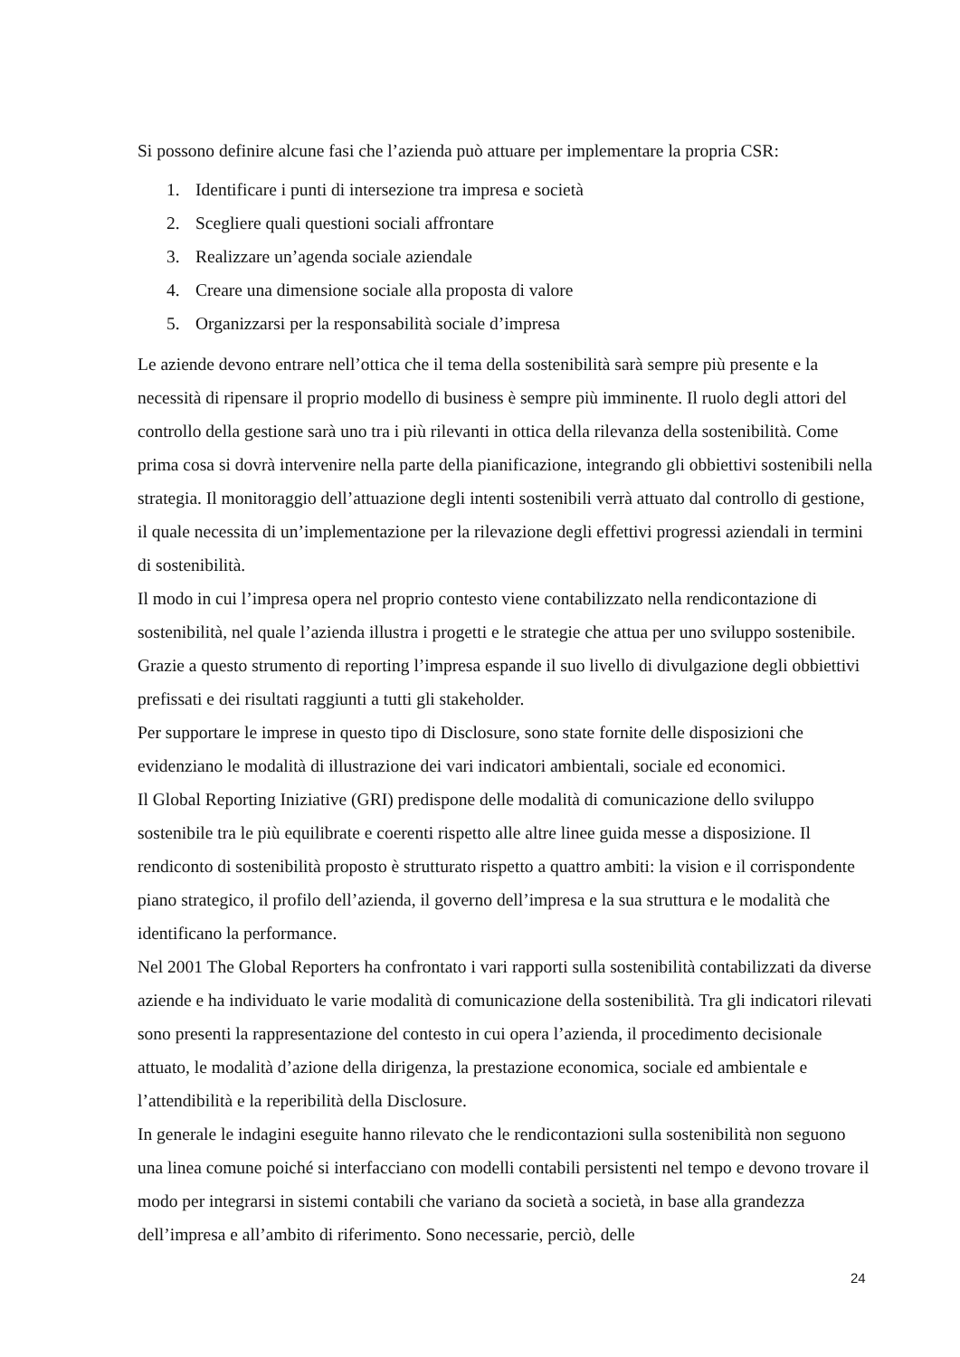Si possono definire alcune fasi che l’azienda può attuare per implementare la propria CSR:
1. Identificare i punti di intersezione tra impresa e società
2. Scegliere quali questioni sociali affrontare
3. Realizzare un’agenda sociale aziendale
4. Creare una dimensione sociale alla proposta di valore
5. Organizzarsi per la responsabilità sociale d’impresa
Le aziende devono entrare nell’ottica che il tema della sostenibilità sarà sempre più presente e la necessità di ripensare il proprio modello di business è sempre più imminente. Il ruolo degli attori del controllo della gestione sarà uno tra i più rilevanti in ottica della rilevanza della sostenibilità. Come prima cosa si dovrà intervenire nella parte della pianificazione, integrando gli obbiettivi sostenibili nella strategia. Il monitoraggio dell’attuazione degli intenti sostenibili verrà attuato dal controllo di gestione, il quale necessita di un’implementazione per la rilevazione degli effettivi progressi aziendali in termini di sostenibilità.
Il modo in cui l’impresa opera nel proprio contesto viene contabilizzato nella rendicontazione di sostenibilità, nel quale l’azienda illustra i progetti e le strategie che attua per uno sviluppo sostenibile. Grazie a questo strumento di reporting l’impresa espande il suo livello di divulgazione degli obbiettivi prefissati e dei risultati raggiunti a tutti gli stakeholder.
Per supportare le imprese in questo tipo di Disclosure, sono state fornite delle disposizioni che evidenziano le modalità di illustrazione dei vari indicatori ambientali, sociale ed economici.
Il Global Reporting Iniziative (GRI) predispone delle modalità di comunicazione dello sviluppo sostenibile tra le più equilibrate e coerenti rispetto alle altre linee guida messe a disposizione. Il rendiconto di sostenibilità proposto è strutturato rispetto a quattro ambiti: la vision e il corrispondente piano strategico, il profilo dell’azienda, il governo dell’impresa e la sua struttura e le modalità che identificano la performance.
Nel 2001 The Global Reporters ha confrontato i vari rapporti sulla sostenibilità contabilizzati da diverse aziende e ha individuato le varie modalità di comunicazione della sostenibilità. Tra gli indicatori rilevati sono presenti la rappresentazione del contesto in cui opera l’azienda, il procedimento decisionale attuato, le modalità d’azione della dirigenza, la prestazione economica, sociale ed ambientale e l’attendibilità e la reperibilità della Disclosure.
In generale le indagini eseguite hanno rilevato che le rendicontazioni sulla sostenibilità non seguono una linea comune poiché si interfacciano con modelli contabili persistenti nel tempo e devono trovare il modo per integrarsi in sistemi contabili che variano da società a società, in base alla grandezza dell’impresa e all’ambito di riferimento. Sono necessarie, perciò, delle
24